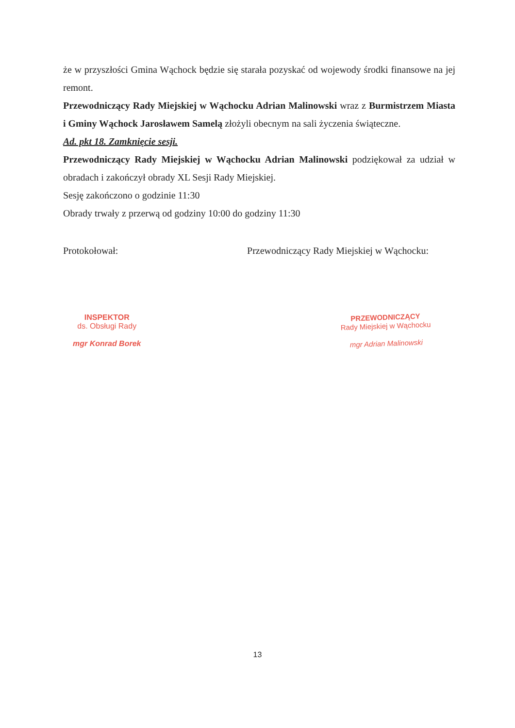że w przyszłości Gmina Wąchock będzie się starała pozyskać od wojewody środki finansowe na jej remont.
Przewodniczący Rady Miejskiej w Wąchocku Adrian Malinowski wraz z Burmistrzem Miasta i Gminy Wąchock Jarosławem Samelą złożyli obecnym na sali życzenia świąteczne.
Ad. pkt 18. Zamknięcie sesji.
Przewodniczący Rady Miejskiej w Wąchocku Adrian Malinowski podziękował za udział w obradach i zakończył obrady XL Sesji Rady Miejskiej.
Sesję zakończono o godzinie 11:30
Obrady trwały z przerwą od godziny 10:00 do godziny 11:30
Protokołował: Przewodniczący Rady Miejskiej w Wąchocku:
INSPEKTOR
ds. Obsługi Rady
mgr Konrad Borek
PRZEWODNICZĄCY
Rady Miejskiej w Wąchocku
mgr Adrian Malinowski
13